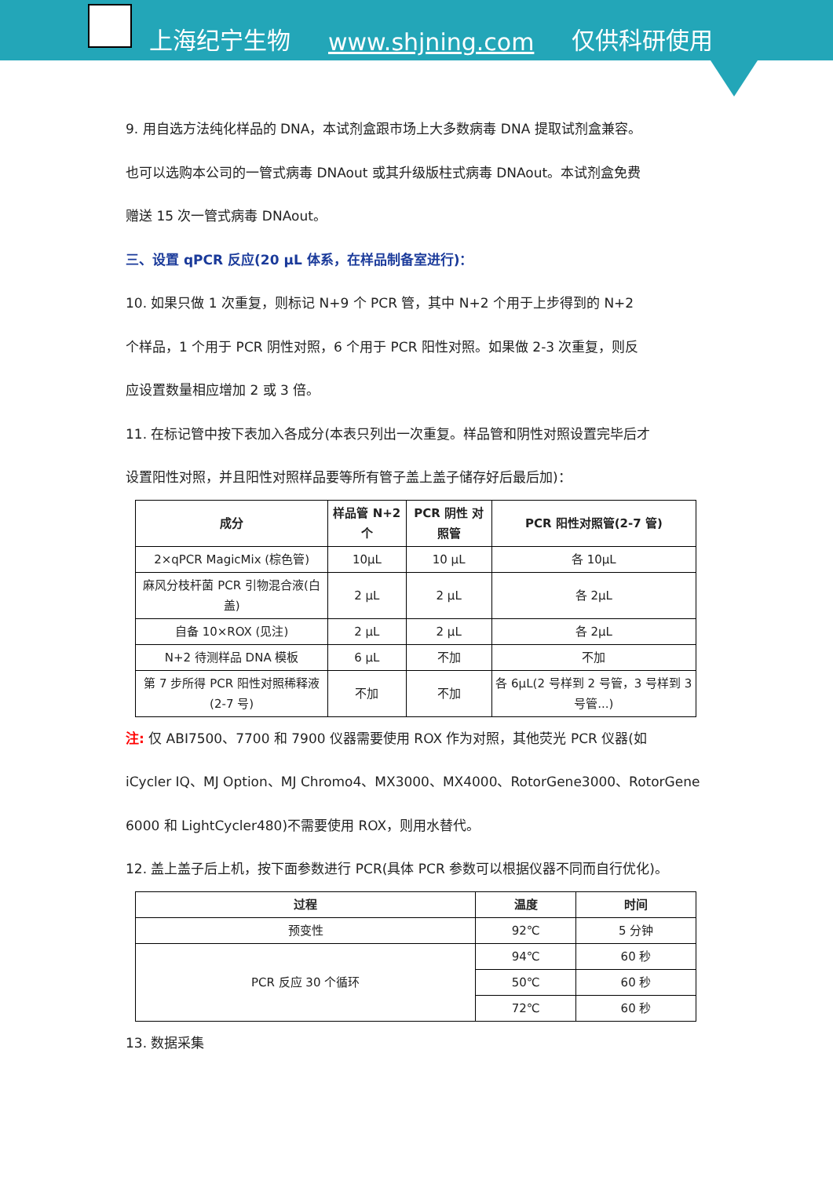上海纪宁生物 www.shjning.com 仅供科研使用
9. 用自选方法纯化样品的 DNA，本试剂盒跟市场上大多数病毒 DNA 提取试剂盒兼容。
也可以选购本公司的一管式病毒 DNAout 或其升级版柱式病毒 DNAout。本试剂盒免费
赠送 15 次一管式病毒 DNAout。
三、设置 qPCR 反应(20 μL 体系，在样品制备室进行)：
10. 如果只做 1 次重复，则标记 N+9 个 PCR 管，其中 N+2 个用于上步得到的 N+2
个样品，1 个用于 PCR 阴性对照，6 个用于 PCR 阳性对照。如果做 2-3 次重复，则反
应设置数量相应增加 2 或 3 倍。
11. 在标记管中按下表加入各成分(本表只列出一次重复。样品管和阴性对照设置完毕后才
设置阳性对照，并且阳性对照样品要等所有管子盖上盖子储存好后最后加)：
| 成分 | 样品管 N+2 个 | PCR 阴性 对照管 | PCR 阳性对照管(2-7 管) |
| --- | --- | --- | --- |
| 2×qPCR MagicMix (棕色管) | 10μL | 10 μL | 各 10μL |
| 麻风分枝杆菌 PCR 引物混合液(白盖) | 2 μL | 2 μL | 各 2μL |
| 自备 10×ROX (见注) | 2 μL | 2 μL | 各 2μL |
| N+2 待测样品 DNA 模板 | 6 μL | 不加 | 不加 |
| 第 7 步所得 PCR 阳性对照稀释液(2-7 号) | 不加 | 不加 | 各 6μL(2 号样到 2 号管，3 号样到 3 号管...) |
注: 仅 ABI7500、7700 和 7900 仪器需要使用 ROX 作为对照，其他荧光 PCR 仪器(如
iCycler IQ、MJ Option、MJ Chromo4、MX3000、MX4000、RotorGene3000、RotorGene
6000 和 LightCycler480)不需要使用 ROX，则用水替代。
12. 盖上盖子后上机，按下面参数进行 PCR(具体 PCR 参数可以根据仪器不同而自行优化)。
| 过程 | 温度 | 时间 |
| --- | --- | --- |
| 预变性 | 92℃ | 5 分钟 |
| PCR 反应 30 个循环 | 94℃ | 60 秒 |
| | 50℃ | 60 秒 |
| | 72℃ | 60 秒 |
13. 数据采集